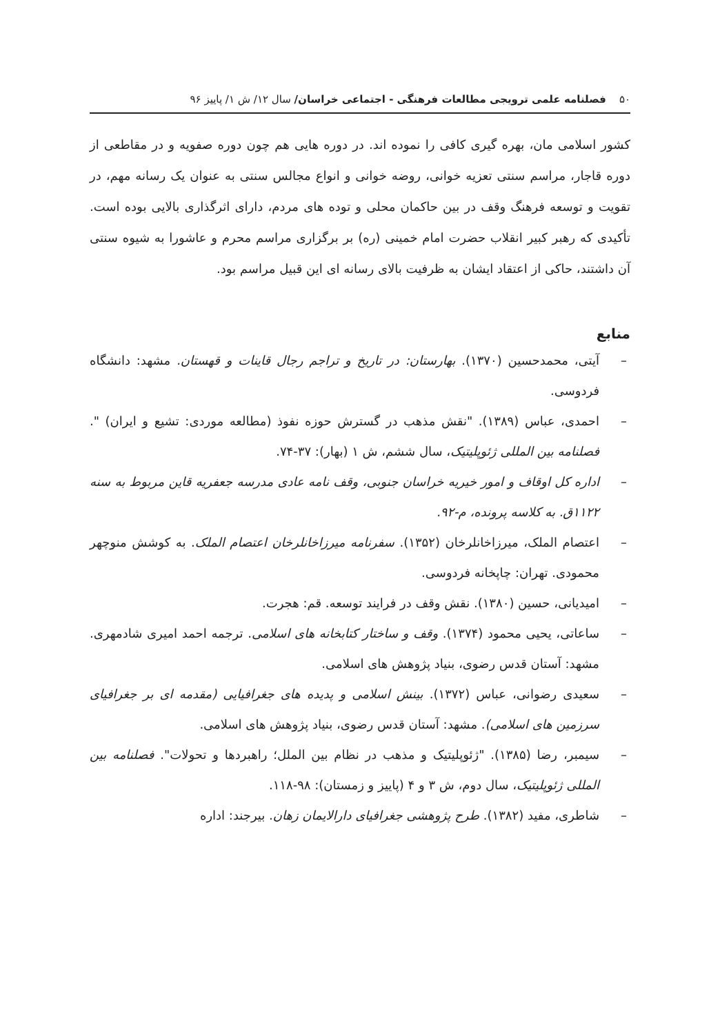۵۰ فصلنامه علمی ترویجی مطالعات فرهنگی - اجتماعی خراسان/ سال ۱۲/ ش ۱/ پاییز ۹۶
کشور اسلامی مان، بهره گیری کافی را نموده اند. در دوره هایی هم چون دوره صفویه و در مقاطعی از دوره قاجار، مراسم سنتی تعزیه خوانی، روضه خوانی و انواع مجالس سنتی به عنوان یک رسانه مهم، در تقویت و توسعه فرهنگ وقف در بین حاکمان محلی و توده های مردم، دارای اثرگذاری بالایی بوده است. تأکیدی که رهبر کبیر انقلاب حضرت امام خمینی (ره) بر برگزاری مراسم محرم و عاشورا به شیوه سنتی آن داشتند، حاکی از اعتقاد ایشان به ظرفیت بالای رسانه ای این قبیل مراسم بود.
منابع
– آیتی، محمدحسین (۱۳۷۰). بهارستان: در تاریخ و تراجم رجال قاینات و قهستان. مشهد: دانشگاه فردوسی.
– احمدی، عباس (۱۳۸۹). "نقش مذهب در گسترش حوزه نفوذ (مطالعه موردی: تشیع و ایران) ". فصلنامه بین المللی ژئوپلیتیک، سال ششم، ش ۱ (بهار): ۳۷-۷۴.
– اداره کل اوقاف و امور خیریه خراسان جنوبی، وقف نامه عادی مدرسه جعفریه قاین مربوط به سنه ۱۱۲۲ق. به کلاسه پرونده، م-۹۲.
– اعتصام الملک، میرزاخانلرخان (۱۳۵۲). سفرنامه میرزاخانلرخان اعتصام الملک. به کوشش منوچهر محمودی. تهران: چاپخانه فردوسی.
– امیدیانی، حسین (۱۳۸۰). نقش وقف در فرایند توسعه. قم: هجرت.
– ساعاتی، یحیی محمود (۱۳۷۴). وقف و ساختار کتابخانه های اسلامی. ترجمه احمد امیری شادمهری. مشهد: آستان قدس رضوی، بنیاد پژوهش های اسلامی.
– سعیدی رضوانی، عباس (۱۳۷۲). بینش اسلامی و پدیده های جغرافیایی (مقدمه ای بر جغرافیای سرزمین های اسلامی). مشهد: آستان قدس رضوی، بنیاد پژوهش های اسلامی.
– سیمبر، رضا (۱۳۸۵). "ژئوپلیتیک و مذهب در نظام بین الملل؛ راهبردها و تحولات". فصلنامه بین المللی ژئوپلیتیک، سال دوم، ش ۳ و ۴ (پاییز و زمستان): ۹۸-۱۱۸.
– شاطری، مفید (۱۳۸۲). طرح پژوهشی جغرافیای دارالایمان زهان. بیرجند: اداره